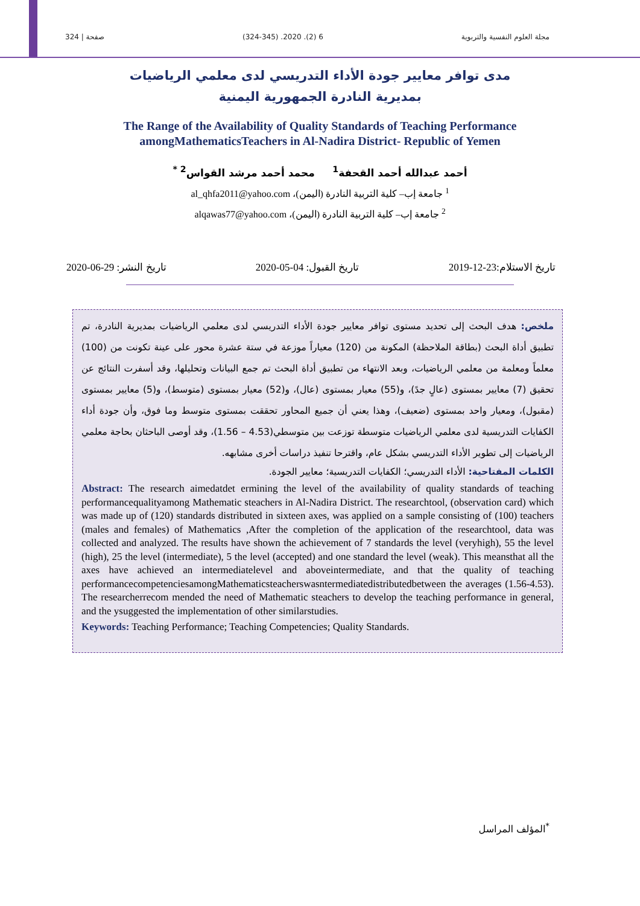مجلة العلوم النفسية والتربوية 6 (2). 2020. (324-345) صفحة | 324
مدى توافر معايير جودة الأداء التدريسي لدى معلمي الرياضيات
بمديرية النادرة الجمهورية اليمنية
The Range of the Availability of Quality Standards of Teaching Performance
amongMathematicsTeachers in Al-Nadira District- Republic of Yemen
أحمد عبدالله أحمد القحفة<sup>1</sup> محمد أحمد مرشد القواس<sup>2 *</sup>
<sup>1</sup> جامعة إب– كلية التربية النادرة (اليمن)، al_qhfa2011@yahoo.com
<sup>2</sup> جامعة إب– كلية التربية النادرة (اليمن)، alqawas77@yahoo.com
تاريخ الاستلام:23-12-2019 تاريخ القبول: 04-05-2020 تاريخ النشر: 29-06-2020
ملخص: هدف البحث إلى تحديد مستوى توافر معايير جودة الأداء التدريسي لدى معلمي الرياضيات بمديرية النادرة، تم تطبيق أداة البحث (بطاقة الملاحظة) المكونة من (120) معياراً موزعة في ستة عشرة محور على عينة تكونت من (100) معلماً ومعلمة من معلمي الرياضيات، وبعد الانتهاء من تطبيق أداة البحث تم جمع البيانات وتحليلها، وقد أسفرت النتائج عن تحقيق (7) معايير بمستوى (عالٍ جدً)، و(55) معيار بمستوى (عال)، و(52) معيار بمستوى (متوسط)، و(5) معايير بمستوى (مقبول)، ومعيار واحد بمستوى (ضعيف)، وهذا يعني أن جميع المحاور تحققت بمستوى متوسط وما فوق، وأن جودة أداء الكفايات التدريسية لدى معلمي الرياضيات متوسطة توزعت بين متوسطي(4.53 – 1.56)، وقد أوصى الباحثان بحاجة معلمي الرياضيات إلى تطوير الأداء التدريسي بشكل عام، واقترحا تنفيذ دراسات أخرى مشابهه.
الكلمات المفتاحية: الأداء التدريسي؛ الكفايات التدريسية؛ معايير الجودة.
Abstract: The research aimedatdet ermining the level of the availability of quality standards of teaching performancequalityamong Mathematic steachers in Al-Nadira District. The researchtool, (observation card) which was made up of (120) standards distributed in sixteen axes, was applied on a sample consisting of (100) teachers (males and females) of Mathematics ,After the completion of the application of the researchtool, data was collected and analyzed. The results have shown the achievement of 7 standards the level (veryhigh), 55 the level (high), 25 the level (intermediate), 5 the level (accepted) and one standard the level (weak). This meansthat all the axes have achieved an intermediatelevel and aboveintermediate, and that the quality of teaching performancecompetenciesamongMathematicsteacherswasntermediatedistributedbetween the averages (1.56-4.53). The researcherrecom mended the need of Mathematic steachers to develop the teaching performance in general, and the ysuggested the implementation of other similarstudies.
Keywords: Teaching Performance; Teaching Competencies; Quality Standards.
<sup>*</sup> المؤلف المراسل